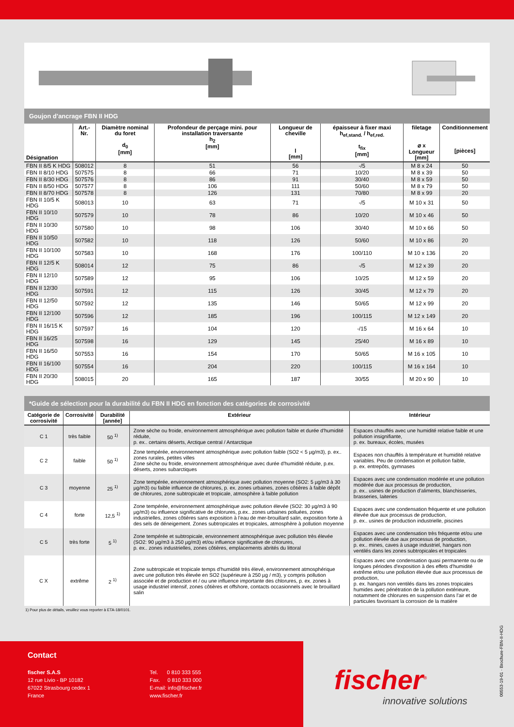Goujon d'ancrage FBN II HDG
| Désignation | Art.-Nr. | Diamètre nominal du foret d<sub>0</sub> [mm] | Profondeur de perçage mini. pour installation traversante h<sub>2</sub> [mm] | Longueur de cheville l [mm] | épaisseur à fixer maxi h<sub>ef,stand.</sub> / h<sub>ef,red.</sub> t<sub>fix</sub> [mm] | filetage ⌀ x Longueur [mm] | Conditionnement [pièces] |
| --- | --- | --- | --- | --- | --- | --- | --- |
| FBN II 8/5 K HDG | 508012 | 8 | 51 | 56 | -/5 | M 8 x 24 | 50 |
| FBN II 8/10 HDG | 507575 | 8 | 66 | 71 | 10/20 | M 8 x 39 | 50 |
| FBN II 8/30 HDG | 507576 | 8 | 86 | 91 | 30/40 | M 8 x 59 | 50 |
| FBN II 8/50 HDG | 507577 | 8 | 106 | 111 | 50/60 | M 8 x 79 | 50 |
| FBN II 8/70 HDG | 507578 | 8 | 126 | 131 | 70/80 | M 8 x 99 | 20 |
| FBN II 10/5 K HDG | 508013 | 10 | 63 | 71 | -/5 | M 10 x 31 | 50 |
| FBN II 10/10 HDG | 507579 | 10 | 78 | 86 | 10/20 | M 10 x 46 | 50 |
| FBN II 10/30 HDG | 507580 | 10 | 98 | 106 | 30/40 | M 10 x 66 | 50 |
| FBN II 10/50 HDG | 507582 | 10 | 118 | 126 | 50/60 | M 10 x 86 | 20 |
| FBN II 10/100 HDG | 507583 | 10 | 168 | 176 | 100/110 | M 10 x 136 | 20 |
| FBN II 12/5 K HDG | 508014 | 12 | 75 | 86 | -/5 | M 12 x 39 | 20 |
| FBN II 12/10 HDG | 507589 | 12 | 95 | 106 | 10/25 | M 12 x 59 | 20 |
| FBN II 12/30 HDG | 507591 | 12 | 115 | 126 | 30/45 | M 12 x 79 | 20 |
| FBN II 12/50 HDG | 507592 | 12 | 135 | 146 | 50/65 | M 12 x 99 | 20 |
| FBN II 12/100 HDG | 507596 | 12 | 185 | 196 | 100/115 | M 12 x 149 | 20 |
| FBN II 16/15 K HDG | 507597 | 16 | 104 | 120 | -/15 | M 16 x 64 | 10 |
| FBN II 16/25 HDG | 507598 | 16 | 129 | 145 | 25/40 | M 16 x 89 | 10 |
| FBN II 16/50 HDG | 507553 | 16 | 154 | 170 | 50/65 | M 16 x 105 | 10 |
| FBN II 16/100 HDG | 507554 | 16 | 204 | 220 | 100/115 | M 16 x 164 | 10 |
| FBN II 20/30 HDG | 508015 | 20 | 165 | 187 | 30/55 | M 20 x 90 | 10 |
*Guide de sélection pour la durabilité du FBN II HDG en fonction des catégories de corrosivité
| Catégorie de corrosivité | Corrosivité | Durabilité [année] | Extérieur | Intérieur |
| --- | --- | --- | --- | --- |
| C 1 | très faible | 50 <sup>1)</sup> | Zone sèche ou froide, environnement atmosphérique avec pollution faible et durée d'humidité réduite, p. ex.. certains déserts, Arctique central / Antarctique | Espaces chauffés avec une humidité relative faible et une pollution insignifiante, p. ex. bureaux, écoles, musées |
| C 2 | faible | 50 <sup>1)</sup> | Zone tempérée, environnement atmosphérique avec pollution faible (SO2 < 5 µg/m3), p. ex.. zones rurales, petites villes Zone sèche ou froide, environnement atmosphérique avec durée d'humidité réduite, p.ex. déserts, zones subarctiques | Espaces non chauffés à température et humidité relative variables. Peu de condensation et pollution faible, p. ex. entrepôts, gymnases |
| C 3 | moyenne | 25 <sup>1)</sup> | Zone tempérée, environnement atmosphérique avec pollution moyenne (SO2: 5 µg/m3 à 30 µg/m3) ou faible influence de chlorures, p. ex. zones urbaines, zones côtières à faible dépôt de chlorures, zone subtropicale et tropicale, atmosphère à faible pollution | Espaces avec une condensation modérée et une pollution modérée due aux processus de production, p. ex.. usines de production d’aliments, blanchisseries, brasseries, laiteries |
| C 4 | forte | 12,5 <sup>1)</sup> | Zone tempérée, environnement atmosphérique avec pollution élevée (SO2: 30 µg/m3 à 90 µg/m3) ou influence significative de chlorures, p.ex.. zones urbaines polluées, zones industrielles, zones côtières sans exposition à l’eau de mer-brouillard salin, exposition forte à des sels de déneigement. Zones subtropicales et tropicales, atmosphère à pollution moyenne | Espaces avec une condensation fréquente et une pollution élevée due aux processus de production, p. ex.. usines de production industrielle, piscines |
| C 5 | très forte | 5 <sup>1)</sup> | Zone tempérée et subtropicale, environnement atmosphérique avec pollution très élevée (SO2: 90 µg/m3 à 250 µg/m3) et/ou influence significative de chlorures, p. ex.. zones industrielles, zones côtières, emplacements abrités du littoral | Espaces avec une condensation très fréquente et/ou une pollution élevée due aux processus de production, p. ex.. mines, caves à usage industriel, hangars non ventilés dans les zones subtropicales et tropicales |
| C X | extrême | 2 <sup>1)</sup> | Zone subtropicale et tropicale temps d’humidité très élevé, environnement atmosphérique avec une pollution très élevée en SO2 (supérieure à 250 µg / m3), y compris pollution associée et de production et / ou une influence importante des chlorures, p. ex. zones à usage industriel intensif, zones côtières et offshore, contacts occasionnels avec le brouillard salin | Espaces avec une condensation quasi permanente ou de longues périodes d'exposition à des effets d'humidité extrême et/ou une pollution élevée due aux processus de production, p. ex. hangars non ventilés dans les zones tropicales humides avec pénétration de la pollution extérieure, notamment de chlorures en suspension dans l'air et de particules favorisant la corrosion de la matière |
1) Pour plus de détails, veuillez vous reporter à ETA-18/0101.
00553-19-01 · Brochure-FBN-II-HDG
Contact
fischer S.A.S
12 rue Livio - BP 10182
67022 Strasbourg cedex 1
France
Tel. 0 810 333 555
Fax. 0 810 333 000
E-mail: info@fischer.fr
www.fischer.fr
fischer<sup>®</sup>
innovative solutions